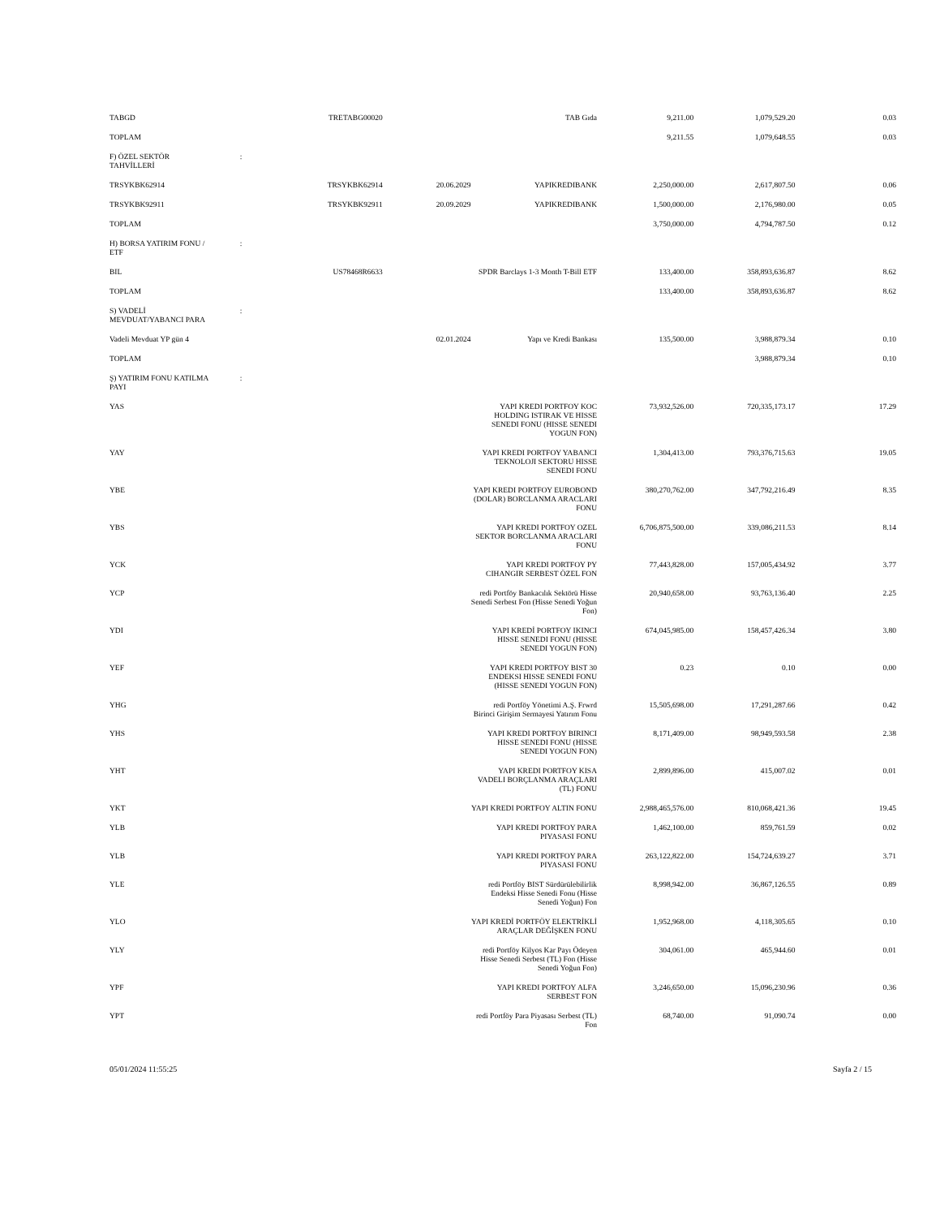| TABGD | | TRETABG00020 | | TAB Gıda | 9,211.00 | 1,079,529.20 | 0.03 |
| TOPLAM | | | | | 9,211.55 | 1,079,648.55 | 0.03 |
| F) ÖZEL SEKTÖR TAHVİLLERİ | : | | | | | | |
| TRSYKBK62914 | | TRSYKBK62914 | 20.06.2029 | YAPIKREDIBANK | 2,250,000.00 | 2,617,807.50 | 0.06 |
| TRSYKBK92911 | | TRSYKBK92911 | 20.09.2029 | YAPIKREDIBANK | 1,500,000.00 | 2,176,980.00 | 0.05 |
| TOPLAM | | | | | 3,750,000.00 | 4,794,787.50 | 0.12 |
| H) BORSA YATIRIM FONU / ETF | : | | | | | | |
| BIL | | US78468R6633 | | SPDR Barclays 1-3 Month T-Bill ETF | 133,400.00 | 358,893,636.87 | 8.62 |
| TOPLAM | | | | | 133,400.00 | 358,893,636.87 | 8.62 |
| S) VADELİ MEVDUAT/YABANCI PARA | : | | | | | | |
| Vadeli Mevduat YP gün 4 | | | 02.01.2024 | Yapı ve Kredi Bankası | 135,500.00 | 3,988,879.34 | 0.10 |
| TOPLAM | | | | | | 3,988,879.34 | 0.10 |
| Ş) YATIRIM FONU KATILMA PAYI | : | | | | | | |
| YAS | | | | YAPI KREDI PORTFOY KOC HOLDING ISTIRAK VE HISSE SENEDI FONU (HISSE SENEDI YOGUN FON) | 73,932,526.00 | 720,335,173.17 | 17.29 |
| YAY | | | | YAPI KREDI PORTFOY YABANCI TEKNOLOJI SEKTORU HISSE SENEDI FONU | 1,304,413.00 | 793,376,715.63 | 19.05 |
| YBE | | | | YAPI KREDI PORTFOY EUROBOND (DOLAR) BORCLANMA ARACLARI FONU | 380,270,762.00 | 347,792,216.49 | 8.35 |
| YBS | | | | YAPI KREDI PORTFOY OZEL SEKTOR BORCLANMA ARACLARI FONU | 6,706,875,500.00 | 339,086,211.53 | 8.14 |
| YCK | | | | YAPI KREDI PORTFOY PY CIHANGIR SERBEST ÖZEL FON | 77,443,828.00 | 157,005,434.92 | 3.77 |
| YCP | | | | redi Portföy Bankacılık Sektörü Hisse Senedi Serbest Fon (Hisse Senedi Yoğun Fon) | 20,940,658.00 | 93,763,136.40 | 2.25 |
| YDI | | | | YAPI KREDİ PORTFOY IKINCI HISSE SENEDI FONU (HISSE SENEDI YOGUN FON) | 674,045,985.00 | 158,457,426.34 | 3.80 |
| YEF | | | | YAPI KREDI PORTFOY BIST 30 ENDEKSI HISSE SENEDI FONU (HISSE SENEDI YOGUN FON) | 0.23 | 0.10 | 0.00 |
| YHG | | | | redi Portföy Yönetimi A.Ş. Frwrd Birinci Girişim Sermayesi Yatırım Fonu | 15,505,698.00 | 17,291,287.66 | 0.42 |
| YHS | | | | YAPI KREDI PORTFOY BIRINCI HISSE SENEDI FONU (HISSE SENEDI YOGUN FON) | 8,171,409.00 | 98,949,593.58 | 2.38 |
| YHT | | | | YAPI KREDI PORTFOY KISA VADELI BORÇLANMA ARAÇLARI (TL) FONU | 2,899,896.00 | 415,007.02 | 0.01 |
| YKT | | | | YAPI KREDI PORTFOY ALTIN FONU | 2,988,465,576.00 | 810,068,421.36 | 19.45 |
| YLB | | | | YAPI KREDI PORTFOY PARA PIYASASI FONU | 1,462,100.00 | 859,761.59 | 0.02 |
| YLB | | | | YAPI KREDI PORTFOY PARA PIYASASI FONU | 263,122,822.00 | 154,724,639.27 | 3.71 |
| YLE | | | | redi Portföy BIST Sürdürülebilirlik Endeksi Hisse Senedi Fonu (Hisse Senedi Yoğun) Fon | 8,998,942.00 | 36,867,126.55 | 0.89 |
| YLO | | | | YAPI KREDİ PORTFÖY ELEKTRİKLİ ARAÇLAR DEĞİŞKEN FONU | 1,952,968.00 | 4,118,305.65 | 0.10 |
| YLY | | | | redi Portföy Kilyos Kar Payı Ödeyen Hisse Senedi Serbest (TL) Fon (Hisse Senedi Yoğun Fon) | 304,061.00 | 465,944.60 | 0.01 |
| YPF | | | | YAPI KREDI PORTFOY ALFA SERBEST FON | 3,246,650.00 | 15,096,230.96 | 0.36 |
| YPT | | | | redi Portföy Para Piyasası Serbest (TL) Fon | 68,740.00 | 91,090.74 | 0.00 |
05/01/2024 11:55:25 Sayfa 2 / 15